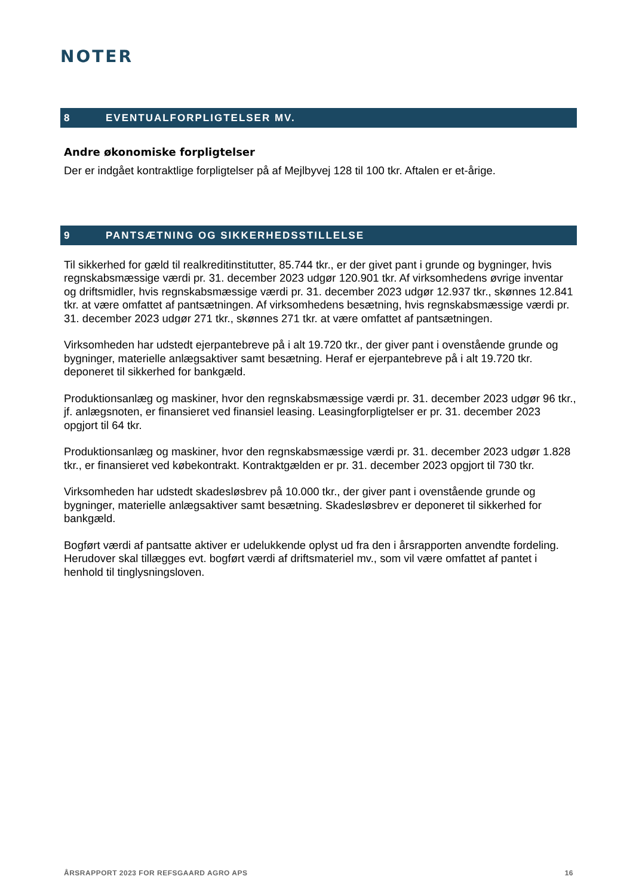NOTER
8 EVENTUALFORPLIGTELSER MV.
Andre økonomiske forpligtelser
Der er indgået kontraktlige forpligtelser på af Mejlbyvej 128 til 100 tkr. Aftalen er et-årige.
9 PANTSÆTNING OG SIKKERHEDSSTILLELSE
Til sikkerhed for gæld til realkreditinstitutter, 85.744 tkr., er der givet pant i grunde og bygninger, hvis regnskabsmæssige værdi pr. 31. december 2023 udgør 120.901 tkr. Af virksomhedens øvrige inventar og driftsmidler, hvis regnskabsmæssige værdi pr. 31. december 2023 udgør 12.937 tkr., skønnes 12.841 tkr. at være omfattet af pantsætningen. Af virksomhedens besætning, hvis regnskabsmæssige værdi pr. 31. december 2023 udgør 271 tkr., skønnes 271 tkr. at være omfattet af pantsætningen.
Virksomheden har udstedt ejerpantebreve på i alt 19.720 tkr., der giver pant i ovenstående grunde og bygninger, materielle anlægsaktiver samt besætning. Heraf er ejerpantebreve på i alt 19.720 tkr. deponeret til sikkerhed for bankgæld.
Produktionsanlæg og maskiner, hvor den regnskabsmæssige værdi pr. 31. december 2023 udgør 96 tkr., jf. anlægsnoten, er finansieret ved finansiel leasing. Leasingforpligtelser er pr. 31. december 2023 opgjort til 64 tkr.
Produktionsanlæg og maskiner, hvor den regnskabsmæssige værdi pr. 31. december 2023 udgør 1.828 tkr., er finansieret ved købekontrakt. Kontraktgælden er pr. 31. december 2023 opgjort til 730 tkr.
Virksomheden har udstedt skadesløsbrev på 10.000 tkr., der giver pant i ovenstående grunde og bygninger, materielle anlægsaktiver samt besætning. Skadesløsbrev er deponeret til sikkerhed for bankgæld.
Bogført værdi af pantsatte aktiver er udelukkende oplyst ud fra den i årsrapporten anvendte fordeling. Herudover skal tillægges evt. bogført værdi af driftsmateriel mv., som vil være omfattet af pantet i henhold til tinglysningsloven.
ÅRSRAPPORT 2023 FOR REFSGAARD AGRO APS 16